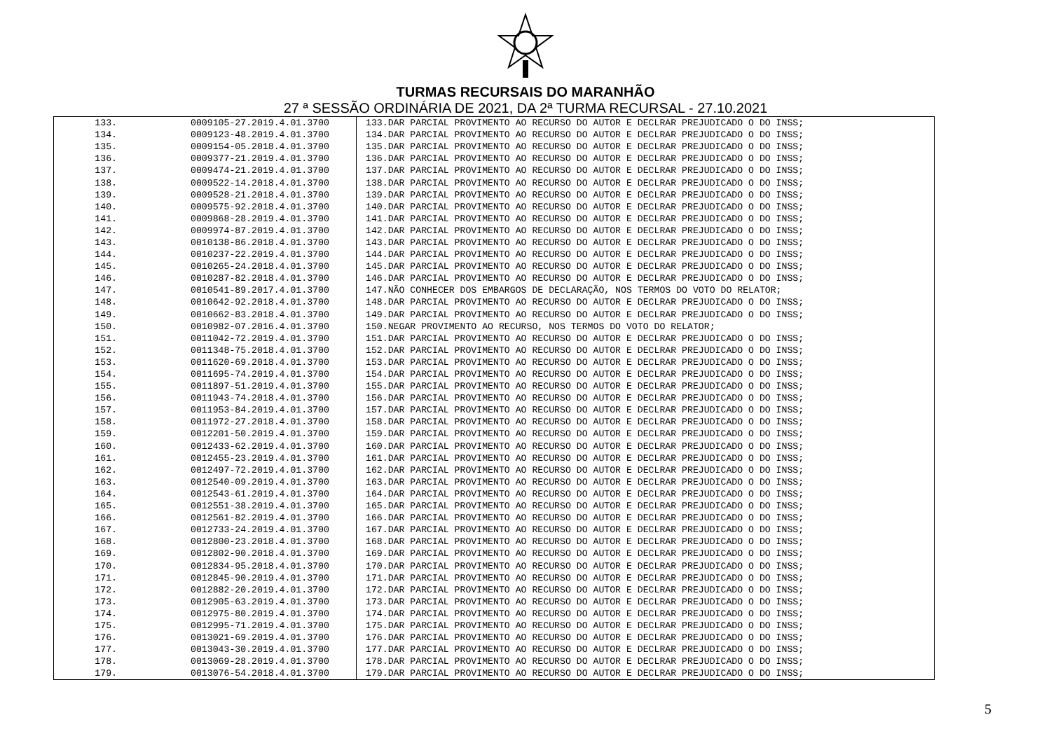TURMAS RECURSAIS DO MARANHÃO
27 ª SESSÃO ORDINÁRIA DE 2021, DA 2ª TURMA RECURSAL - 27.10.2021
| 133. | 0009105-27.2019.4.01.3700 | 133.DAR PARCIAL PROVIMENTO AO RECURSO DO AUTOR E DECLRAR PREJUDICADO O DO INSS; |
| 134. | 0009123-48.2019.4.01.3700 | 134.DAR PARCIAL PROVIMENTO AO RECURSO DO AUTOR E DECLRAR PREJUDICADO O DO INSS; |
| 135. | 0009154-05.2018.4.01.3700 | 135.DAR PARCIAL PROVIMENTO AO RECURSO DO AUTOR E DECLRAR PREJUDICADO O DO INSS; |
| 136. | 0009377-21.2019.4.01.3700 | 136.DAR PARCIAL PROVIMENTO AO RECURSO DO AUTOR E DECLRAR PREJUDICADO O DO INSS; |
| 137. | 0009474-21.2019.4.01.3700 | 137.DAR PARCIAL PROVIMENTO AO RECURSO DO AUTOR E DECLRAR PREJUDICADO O DO INSS; |
| 138. | 0009522-14.2018.4.01.3700 | 138.DAR PARCIAL PROVIMENTO AO RECURSO DO AUTOR E DECLRAR PREJUDICADO O DO INSS; |
| 139. | 0009528-21.2018.4.01.3700 | 139.DAR PARCIAL PROVIMENTO AO RECURSO DO AUTOR E DECLRAR PREJUDICADO O DO INSS; |
| 140. | 0009575-92.2018.4.01.3700 | 140.DAR PARCIAL PROVIMENTO AO RECURSO DO AUTOR E DECLRAR PREJUDICADO O DO INSS; |
| 141. | 0009868-28.2019.4.01.3700 | 141.DAR PARCIAL PROVIMENTO AO RECURSO DO AUTOR E DECLRAR PREJUDICADO O DO INSS; |
| 142. | 0009974-87.2019.4.01.3700 | 142.DAR PARCIAL PROVIMENTO AO RECURSO DO AUTOR E DECLRAR PREJUDICADO O DO INSS; |
| 143. | 0010138-86.2018.4.01.3700 | 143.DAR PARCIAL PROVIMENTO AO RECURSO DO AUTOR E DECLRAR PREJUDICADO O DO INSS; |
| 144. | 0010237-22.2019.4.01.3700 | 144.DAR PARCIAL PROVIMENTO AO RECURSO DO AUTOR E DECLRAR PREJUDICADO O DO INSS; |
| 145. | 0010265-24.2018.4.01.3700 | 145.DAR PARCIAL PROVIMENTO AO RECURSO DO AUTOR E DECLRAR PREJUDICADO O DO INSS; |
| 146. | 0010287-82.2018.4.01.3700 | 146.DAR PARCIAL PROVIMENTO AO RECURSO DO AUTOR E DECLRAR PREJUDICADO O DO INSS; |
| 147. | 0010541-89.2017.4.01.3700 | 147.NÃO CONHECER DOS EMBARGOS DE DECLARAÇÃO, NOS TERMOS DO VOTO DO RELATOR; |
| 148. | 0010642-92.2018.4.01.3700 | 148.DAR PARCIAL PROVIMENTO AO RECURSO DO AUTOR E DECLRAR PREJUDICADO O DO INSS; |
| 149. | 0010662-83.2018.4.01.3700 | 149.DAR PARCIAL PROVIMENTO AO RECURSO DO AUTOR E DECLRAR PREJUDICADO O DO INSS; |
| 150. | 0010982-07.2016.4.01.3700 | 150.NEGAR PROVIMENTO AO RECURSO, NOS TERMOS DO VOTO DO RELATOR; |
| 151. | 0011042-72.2019.4.01.3700 | 151.DAR PARCIAL PROVIMENTO AO RECURSO DO AUTOR E DECLRAR PREJUDICADO O DO INSS; |
| 152. | 0011348-75.2018.4.01.3700 | 152.DAR PARCIAL PROVIMENTO AO RECURSO DO AUTOR E DECLRAR PREJUDICADO O DO INSS; |
| 153. | 0011620-69.2018.4.01.3700 | 153.DAR PARCIAL PROVIMENTO AO RECURSO DO AUTOR E DECLRAR PREJUDICADO O DO INSS; |
| 154. | 0011695-74.2019.4.01.3700 | 154.DAR PARCIAL PROVIMENTO AO RECURSO DO AUTOR E DECLRAR PREJUDICADO O DO INSS; |
| 155. | 0011897-51.2019.4.01.3700 | 155.DAR PARCIAL PROVIMENTO AO RECURSO DO AUTOR E DECLRAR PREJUDICADO O DO INSS; |
| 156. | 0011943-74.2018.4.01.3700 | 156.DAR PARCIAL PROVIMENTO AO RECURSO DO AUTOR E DECLRAR PREJUDICADO O DO INSS; |
| 157. | 0011953-84.2019.4.01.3700 | 157.DAR PARCIAL PROVIMENTO AO RECURSO DO AUTOR E DECLRAR PREJUDICADO O DO INSS; |
| 158. | 0011972-27.2018.4.01.3700 | 158.DAR PARCIAL PROVIMENTO AO RECURSO DO AUTOR E DECLRAR PREJUDICADO O DO INSS; |
| 159. | 0012201-50.2019.4.01.3700 | 159.DAR PARCIAL PROVIMENTO AO RECURSO DO AUTOR E DECLRAR PREJUDICADO O DO INSS; |
| 160. | 0012433-62.2019.4.01.3700 | 160.DAR PARCIAL PROVIMENTO AO RECURSO DO AUTOR E DECLRAR PREJUDICADO O DO INSS; |
| 161. | 0012455-23.2019.4.01.3700 | 161.DAR PARCIAL PROVIMENTO AO RECURSO DO AUTOR E DECLRAR PREJUDICADO O DO INSS; |
| 162. | 0012497-72.2019.4.01.3700 | 162.DAR PARCIAL PROVIMENTO AO RECURSO DO AUTOR E DECLRAR PREJUDICADO O DO INSS; |
| 163. | 0012540-09.2019.4.01.3700 | 163.DAR PARCIAL PROVIMENTO AO RECURSO DO AUTOR E DECLRAR PREJUDICADO O DO INSS; |
| 164. | 0012543-61.2019.4.01.3700 | 164.DAR PARCIAL PROVIMENTO AO RECURSO DO AUTOR E DECLRAR PREJUDICADO O DO INSS; |
| 165. | 0012551-38.2019.4.01.3700 | 165.DAR PARCIAL PROVIMENTO AO RECURSO DO AUTOR E DECLRAR PREJUDICADO O DO INSS; |
| 166. | 0012561-82.2019.4.01.3700 | 166.DAR PARCIAL PROVIMENTO AO RECURSO DO AUTOR E DECLRAR PREJUDICADO O DO INSS; |
| 167. | 0012733-24.2019.4.01.3700 | 167.DAR PARCIAL PROVIMENTO AO RECURSO DO AUTOR E DECLRAR PREJUDICADO O DO INSS; |
| 168. | 0012800-23.2018.4.01.3700 | 168.DAR PARCIAL PROVIMENTO AO RECURSO DO AUTOR E DECLRAR PREJUDICADO O DO INSS; |
| 169. | 0012802-90.2018.4.01.3700 | 169.DAR PARCIAL PROVIMENTO AO RECURSO DO AUTOR E DECLRAR PREJUDICADO O DO INSS; |
| 170. | 0012834-95.2018.4.01.3700 | 170.DAR PARCIAL PROVIMENTO AO RECURSO DO AUTOR E DECLRAR PREJUDICADO O DO INSS; |
| 171. | 0012845-90.2019.4.01.3700 | 171.DAR PARCIAL PROVIMENTO AO RECURSO DO AUTOR E DECLRAR PREJUDICADO O DO INSS; |
| 172. | 0012882-20.2019.4.01.3700 | 172.DAR PARCIAL PROVIMENTO AO RECURSO DO AUTOR E DECLRAR PREJUDICADO O DO INSS; |
| 173. | 0012905-63.2019.4.01.3700 | 173.DAR PARCIAL PROVIMENTO AO RECURSO DO AUTOR E DECLRAR PREJUDICADO O DO INSS; |
| 174. | 0012975-80.2019.4.01.3700 | 174.DAR PARCIAL PROVIMENTO AO RECURSO DO AUTOR E DECLRAR PREJUDICADO O DO INSS; |
| 175. | 0012995-71.2019.4.01.3700 | 175.DAR PARCIAL PROVIMENTO AO RECURSO DO AUTOR E DECLRAR PREJUDICADO O DO INSS; |
| 176. | 0013021-69.2019.4.01.3700 | 176.DAR PARCIAL PROVIMENTO AO RECURSO DO AUTOR E DECLRAR PREJUDICADO O DO INSS; |
| 177. | 0013043-30.2019.4.01.3700 | 177.DAR PARCIAL PROVIMENTO AO RECURSO DO AUTOR E DECLRAR PREJUDICADO O DO INSS; |
| 178. | 0013069-28.2019.4.01.3700 | 178.DAR PARCIAL PROVIMENTO AO RECURSO DO AUTOR E DECLRAR PREJUDICADO O DO INSS; |
| 179. | 0013076-54.2018.4.01.3700 | 179.DAR PARCIAL PROVIMENTO AO RECURSO DO AUTOR E DECLRAR PREJUDICADO O DO INSS; |
5